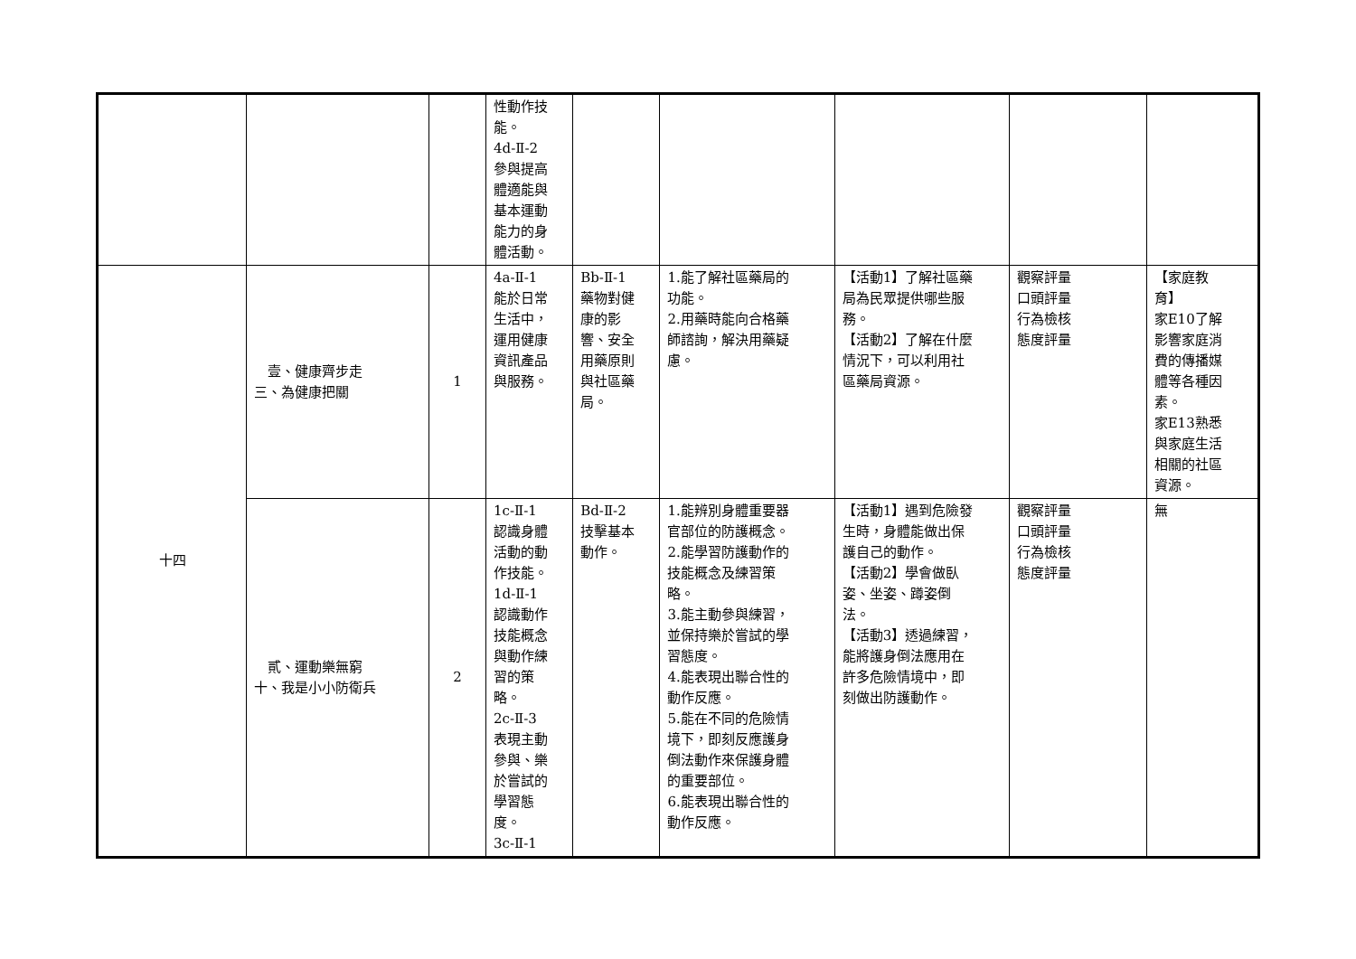| | | | 性動作技 能。 4d-Ⅱ-2 參與提高 體適能與 基本運動 能力的身 體活動。 | | | | | |
| 十四 | 壹、健康齊步走 三、為健康把關 | 1 | 4a-Ⅱ-1 能於日常 生活中， 運用健康 資訊產品 與服務。 | Bb-Ⅱ-1 藥物對健 康的影 響、安全 用藥原則 與社區藥 局。 | 1.能了解社區藥局的 功能。 2.用藥時能向合格藥 師諮詢，解決用藥疑 慮。 | 【活動1】了解社區藥 局為民眾提供哪些服 務。 【活動2】了解在什麼 情況下，可以利用社 區藥局資源。 | 觀察評量 口頭評量 行為檢核 態度評量 | 【家庭教 育】 家E10了解 影響家庭消 費的傳播媒 體等各種因 素。 家E13熟悉 與家庭生活 相關的社區 資源。 |
| | 貳、運動樂無窮 十、我是小小防衛兵 | 2 | 1c-Ⅱ-1 認識身體 活動的動 作技能。 1d-Ⅱ-1 認識動作 技能概念 與動作練 習的策 略。 2c-Ⅱ-3 表現主動 參與、樂 於嘗試的 學習態 度。 3c-Ⅱ-1 | Bd-Ⅱ-2 技擊基本 動作。 | 1.能辨別身體重要器 官部位的防護概念。 2.能學習防護動作的 技能概念及練習策 略。 3.能主動參與練習， 並保持樂於嘗試的學 習態度。 4.能表現出聯合性的 動作反應。 5.能在不同的危險情 境下，即刻反應護身 倒法動作來保護身體 的重要部位。 6.能表現出聯合性的 動作反應。 | 【活動1】遇到危險發 生時，身體能做出保 護自己的動作。 【活動2】學會做臥 姿、坐姿、蹲姿倒 法。 【活動3】透過練習， 能將護身倒法應用在 許多危險情境中，即 刻做出防護動作。 | 觀察評量 口頭評量 行為檢核 態度評量 | 無 |